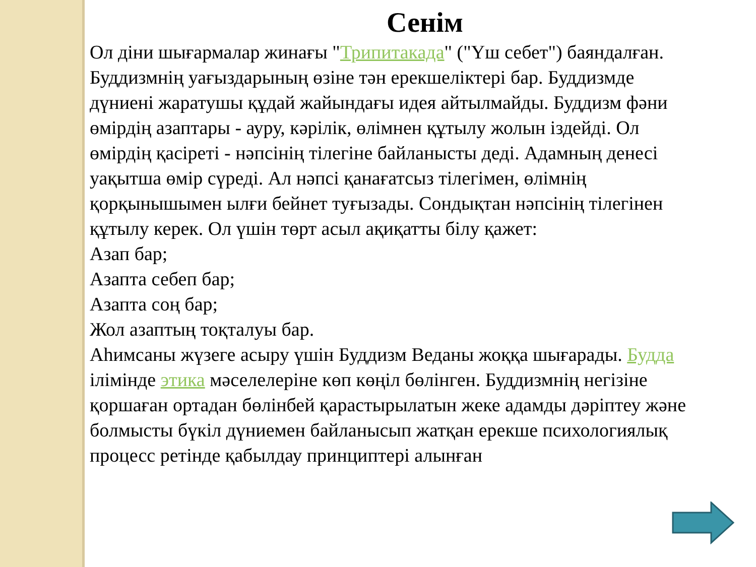Сенім
Ол діни шығармалар жинағы "Трипитакада" ("Үш себет") баяндалған. Буддизмнің уағыздарының өзіне тән ерекшеліктері бар. Буддизмде дүниені жаратушы құдай жайындағы идея айтылмайды. Буддизм фәни өмірдің азаптары - ауру, кәрілік, өлімнен құтылу жолын іздейді. Ол өмірдің қасіреті - нәпсінің тілегіне байланысты деді. Адамның денесі уақытша өмір сүреді. Ал нәпсі қанағатсыз тілегімен, өлімнің қорқынышымен ылғи бейнет туғызады. Сондықтан нәпсінің тілегінен құтылу керек. Ол үшін төрт асыл ақиқатты білу қажет:
Азап бар;
Азапта себеп бар;
Азапта соң бар;
Жол азаптың тоқталуы бар.
Аһимсаны жүзеге асыру үшін Буддизм Веданы жоққа шығарады. Будда ілімінде этика мәселелеріне көп көңіл бөлінген. Буддизмнің негізіне қоршаған ортадан бөлінбей қарастырылатын жеке адамды дәріптеу және болмысты бүкіл дүниемен байланысып жатқан ерекше психологиялық процесс ретінде қабылдау принциптері алынған